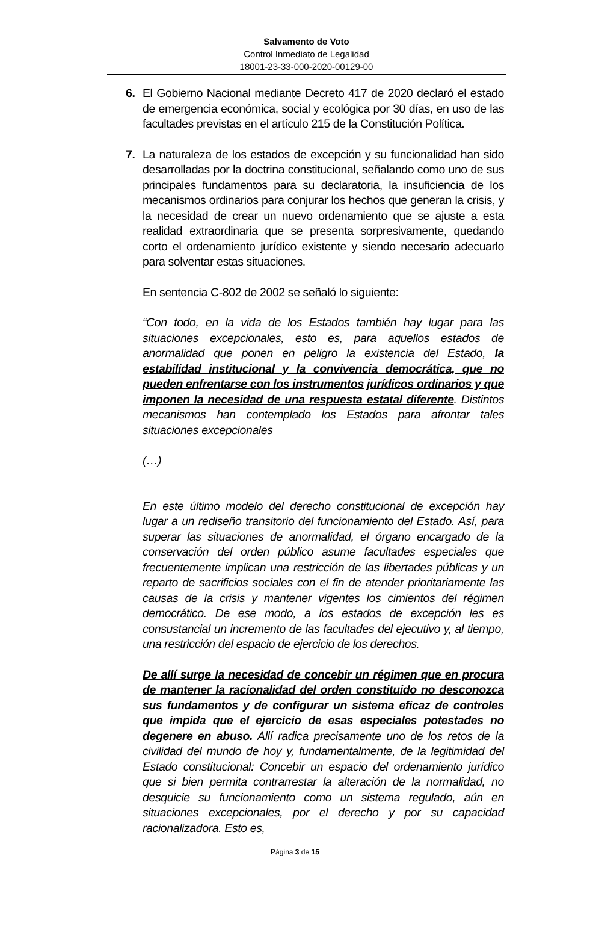Salvamento de Voto
Control Inmediato de Legalidad
18001-23-33-000-2020-00129-00
6. El Gobierno Nacional mediante Decreto 417 de 2020 declaró el estado de emergencia económica, social y ecológica por 30 días, en uso de las facultades previstas en el artículo 215 de la Constitución Política.
7. La naturaleza de los estados de excepción y su funcionalidad han sido desarrolladas por la doctrina constitucional, señalando como uno de sus principales fundamentos para su declaratoria, la insuficiencia de los mecanismos ordinarios para conjurar los hechos que generan la crisis, y la necesidad de crear un nuevo ordenamiento que se ajuste a esta realidad extraordinaria que se presenta sorpresivamente, quedando corto el ordenamiento jurídico existente y siendo necesario adecuarlo para solventar estas situaciones.
En sentencia C-802 de 2002 se señaló lo siguiente:
“Con todo, en la vida de los Estados también hay lugar para las situaciones excepcionales, esto es, para aquellos estados de anormalidad que ponen en peligro la existencia del Estado, la estabilidad institucional y la convivencia democrática, que no pueden enfrentarse con los instrumentos jurídicos ordinarios y que imponen la necesidad de una respuesta estatal diferente. Distintos mecanismos han contemplado los Estados para afrontar tales situaciones excepcionales
(…)
En este último modelo del derecho constitucional de excepción hay lugar a un rediseño transitorio del funcionamiento del Estado. Así, para superar las situaciones de anormalidad, el órgano encargado de la conservación del orden público asume facultades especiales que frecuentemente implican una restricción de las libertades públicas y un reparto de sacrificios sociales con el fin de atender prioritariamente las causas de la crisis y mantener vigentes los cimientos del régimen democrático. De ese modo, a los estados de excepción les es consustancial un incremento de las facultades del ejecutivo y, al tiempo, una restricción del espacio de ejercicio de los derechos.
De allí surge la necesidad de concebir un régimen que en procura de mantener la racionalidad del orden constituido no desconozca sus fundamentos y de configurar un sistema eficaz de controles que impida que el ejercicio de esas especiales potestades no degenere en abuso. Allí radica precisamente uno de los retos de la civilidad del mundo de hoy y, fundamentalmente, de la legitimidad del Estado constitucional: Concebir un espacio del ordenamiento jurídico que si bien permita contrarrestar la alteración de la normalidad, no desquicie su funcionamiento como un sistema regulado, aún en situaciones excepcionales, por el derecho y por su capacidad racionalizadora. Esto es,
Página 3 de 15